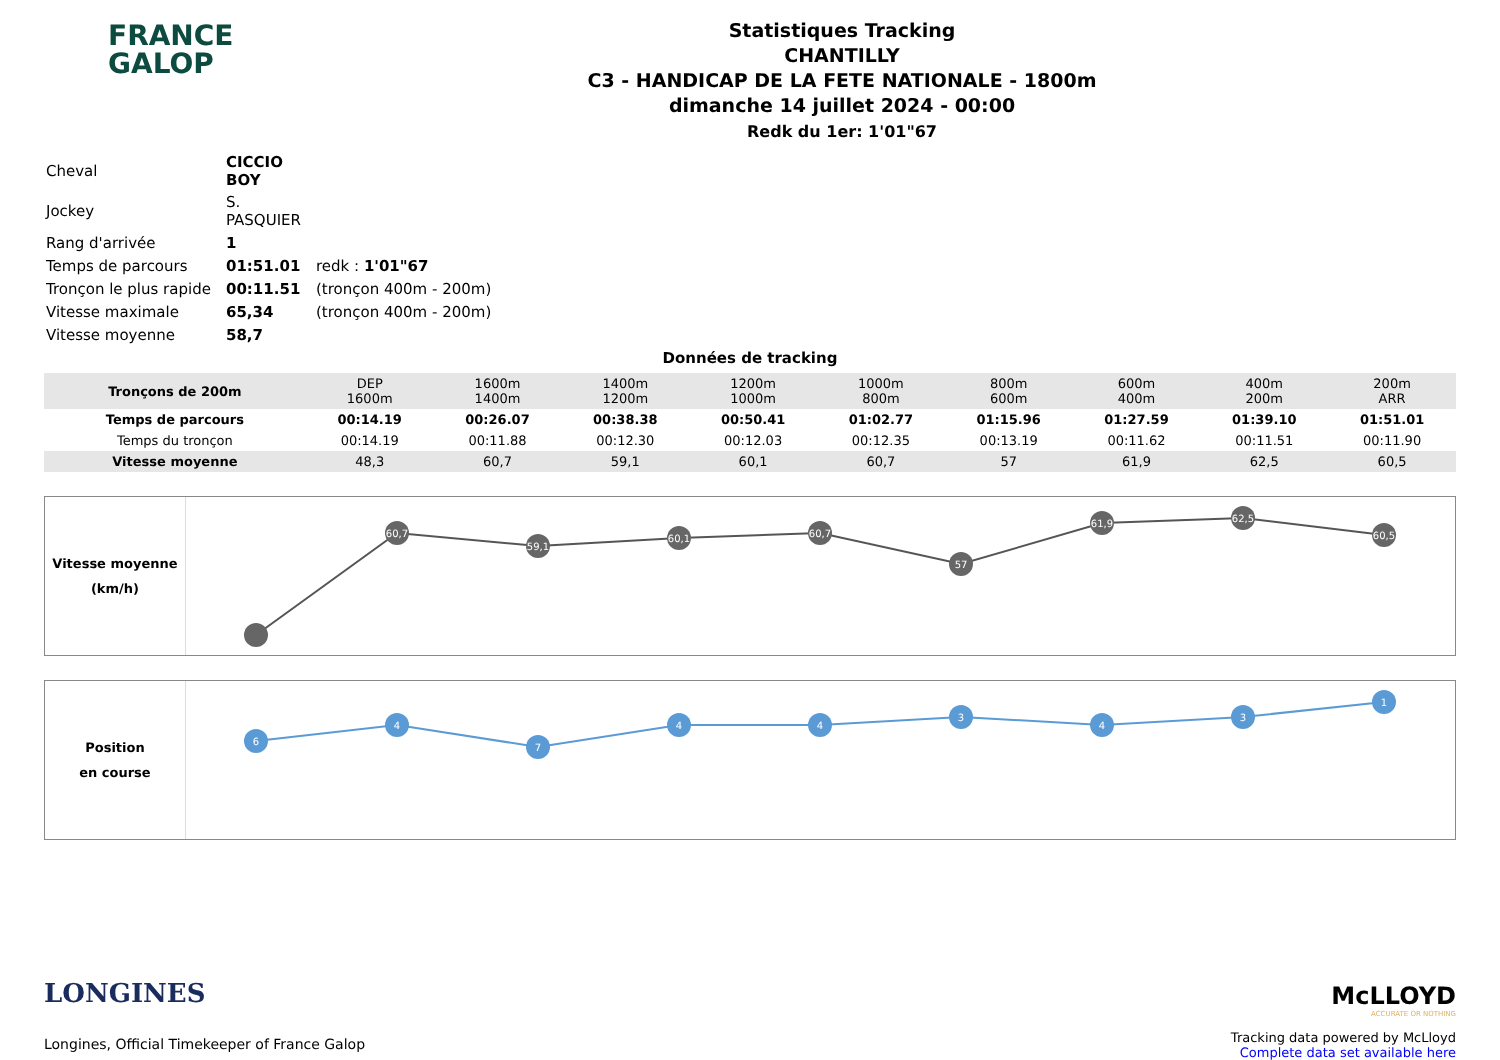FRANCE
GALOP
Statistiques Tracking
CHANTILLY
C3 - HANDICAP DE LA FETE NATIONALE - 1800m
dimanche 14 juillet 2024 - 00:00
Redk du 1er: 1'01"67
| Cheval | CICCIO BOY | |
| Jockey | S. PASQUIER | |
| Rang d'arrivée | 1 | |
| Temps de parcours | 01:51.01 | redk : 1'01"67 |
| Tronçon le plus rapide | 00:11.51 | (tronçon 400m - 200m) |
| Vitesse maximale | 65,34 | (tronçon 400m - 200m) |
| Vitesse moyenne | 58,7 | |
Données de tracking
| Tronçons de 200m | DEP 1600m | 1600m 1400m | 1400m 1200m | 1200m 1000m | 1000m 800m | 800m 600m | 600m 400m | 400m 200m | 200m ARR |
| Temps de parcours | 00:14.19 | 00:26.07 | 00:38.38 | 00:50.41 | 01:02.77 | 01:15.96 | 01:27.59 | 01:39.10 | 01:51.01 |
| Temps du tronçon | 00:14.19 | 00:11.88 | 00:12.30 | 00:12.03 | 00:12.35 | 00:13.19 | 00:11.62 | 00:11.51 | 00:11.90 |
| Vitesse moyenne | 48,3 | 60,7 | 59,1 | 60,1 | 60,7 | 57 | 61,9 | 62,5 | 60,5 |
Vitesse moyenne
(km/h)
60,7
59,1
60,1
60,7
57
61,9
62,5
60,5
Position
en course
6
4
7
4
4
3
4
3
1
LONGINES
Longines, Official Timekeeper of France Galop
McLLOYD
ACCURATE OR NOTHING
Tracking data powered by McLloyd
Complete data set available here